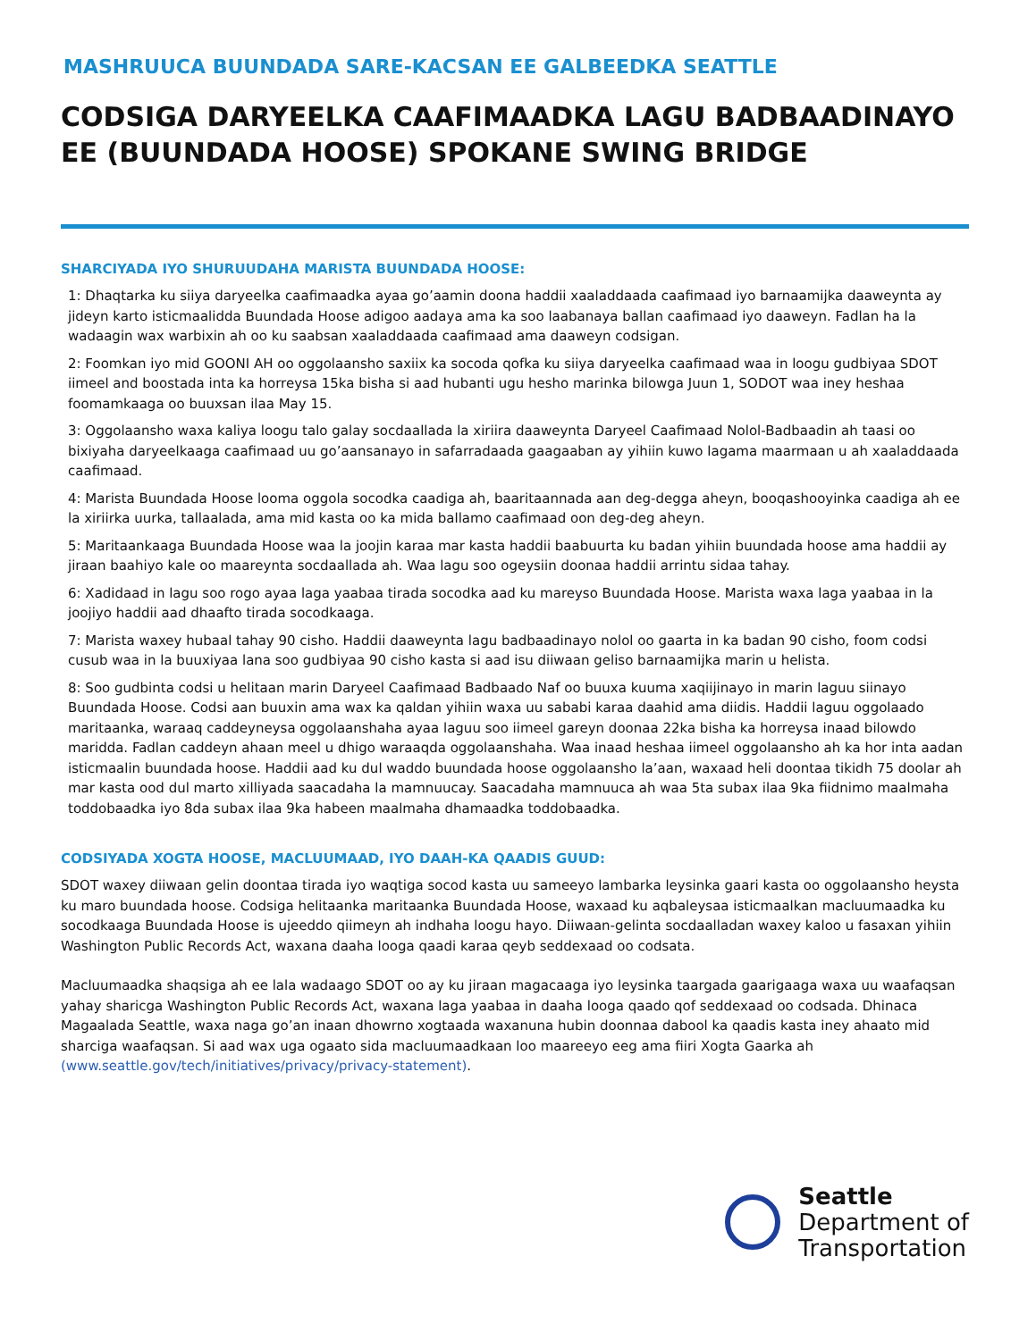MASHRUUCA BUUNDADA SARE-KACSAN EE GALBEEDKA SEATTLE
CODSIGA DARYEELKA CAAFIMAADKA LAGU BADBAADINAYO EE (BUUNDADA HOOSE) SPOKANE SWING BRIDGE
SHARCIYADA IYO SHURUUDAHA MARISTA BUUNDADA HOOSE:
1: Dhaqtarka ku siiya daryeelka caafimaadka ayaa go’aamin doona haddii xaaladdaada caafimaad iyo barnaamijka daaweynta ay jideyn karto isticmaalidda Buundada Hoose adigoo aadaya ama ka soo laabanaya ballan caafimaad iyo daaweyn. Fadlan ha la wadaagin wax warbixin ah oo ku saabsan xaaladdaada caafimaad ama daaweyn codsigan.
2: Foomkan iyo mid GOONI AH oo oggolaansho saxiix ka socoda qofka ku siiya daryeelka caafimaad waa in loogu gudbiyaa SDOT iimeel and boostada inta ka horreysa 15ka bisha si aad hubanti ugu hesho marinka bilowga Juun 1, SODOT waa iney heshaa foomamkaaga oo buuxsan ilaa May 15.
3: Oggolaansho waxa kaliya loogu talo galay socdaallada la xiriira daaweynta Daryeel Caafimaad Nolol-Badbaadin ah taasi oo bixiyaha daryeelkaaga caafimaad uu go’aansanayo in safarradaada gaagaaban ay yihiin kuwo lagama maarmaan u ah xaaladdaada caafimaad.
4: Marista Buundada Hoose looma oggola socodka caadiga ah, baaritaannada aan deg-degga aheyn, booqashooyinka caadiga ah ee la xiriirka uurka, tallaalada, ama mid kasta oo ka mida ballamo caafimaad oon deg-deg aheyn.
5: Maritaankaaga Buundada Hoose waa la joojin karaa mar kasta haddii baabuurta ku badan yihiin buundada hoose ama haddii ay jiraan baahiyo kale oo maareynta socdaallada ah. Waa lagu soo ogeysiin doonaa haddii arrintu sidaa tahay.
6: Xadidaad in lagu soo rogo ayaa laga yaabaa tirada socodka aad ku mareyso Buundada Hoose. Marista waxa laga yaabaa in la joojiyo haddii aad dhaafto tirada socodkaaga.
7: Marista waxey hubaal tahay 90 cisho. Haddii daaweynta lagu badbaadinayo nolol oo gaarta in ka badan 90 cisho, foom codsi cusub waa in la buuxiyaa lana soo gudbiyaa 90 cisho kasta si aad isu diiwaan geliso barnaamijka marin u helista.
8: Soo gudbinta codsi u helitaan marin Daryeel Caafimaad Badbaado Naf oo buuxa kuuma xaqiijinayo in marin laguu siinayo Buundada Hoose. Codsi aan buuxin ama wax ka qaldan yihiin waxa uu sababi karaa daahid ama diidis. Haddii laguu oggolaado maritaanka, waraaq caddeyneysa oggolaanshaha ayaa laguu soo iimeel gareyn doonaa 22ka bisha ka horreysa inaad bilowdo maridda. Fadlan caddeyn ahaan meel u dhigo waraaqda oggolaanshaha. Waa inaad heshaa iimeel oggolaansho ah ka hor inta aadan isticmaalin buundada hoose. Haddii aad ku dul waddo buundada hoose oggolaansho la’aan, waxaad heli doontaa tikidh 75 doolar ah mar kasta ood dul marto xilliyada saacadaha la mamnuucay. Saacadaha mamnuuca ah waa 5ta subax ilaa 9ka fiidnimo maalmaha toddobaadka iyo 8da subax ilaa 9ka habeen maalmaha dhamaadka toddobaadka.
CODSIYADA XOGTA HOOSE, MACLUUMAAD, IYO DAAH-KA QAADIS GUUD:
SDOT waxey diiwaan gelin doontaa tirada iyo waqtiga socod kasta uu sameeyo lambarka leysinka gaari kasta oo oggolaansho heysta ku maro buundada hoose. Codsiga helitaanka maritaanka Buundada Hoose, waxaad ku aqbaleysaa isticmaalkan macluumaadka ku socodkaaga Buundada Hoose is ujeeddo qiimeyn ah indhaha loogu hayo. Diiwaan-gelinta socdaalladan waxey kaloo u fasaxan yihiin Washington Public Records Act, waxana daaha looga qaadi karaa qeyb seddexaad oo codsata.
Macluumaadka shaqsiga ah ee lala wadaago SDOT oo ay ku jiraan magacaaga iyo leysinka taargada gaarigaaga waxa uu waafaqsan yahay sharicga Washington Public Records Act, waxana laga yaabaa in daaha looga qaado qof seddexaad oo codsada. Dhinaca Magaalada Seattle, waxa naga go’an inaan dhowrno xogtaada waxanuna hubin doonnaa dabool ka qaadis kasta iney ahaato mid sharciga waafaqsan. Si aad wax uga ogaato sida macluumaadkaan loo maareeyo eeg ama fiiri Xogta Gaarka ah (www.seattle.gov/tech/initiatives/privacy/privacy-statement).
Seattle
Department of
Transportation